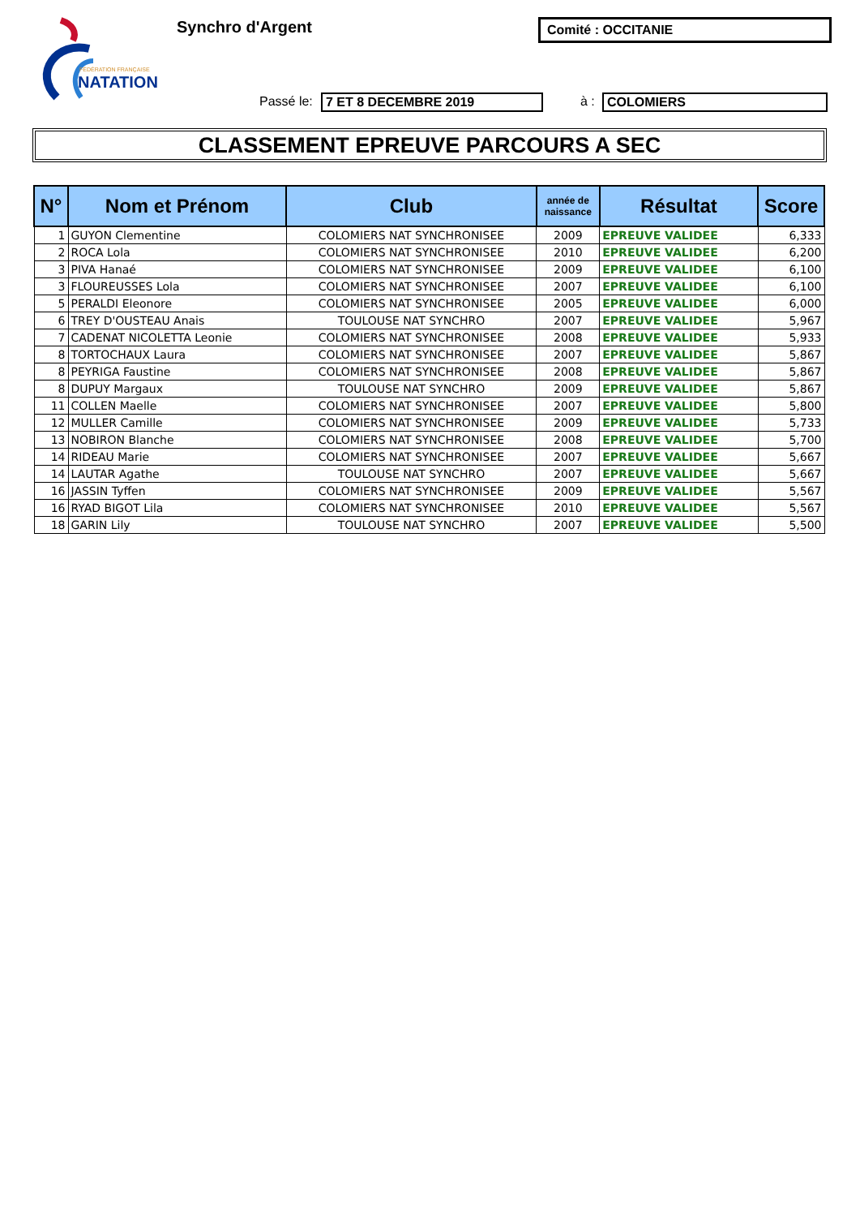FÉDÉRATION FRANÇAISE
NATATION
Synchro d'Argent Comité : OCCITANIE
Passé le: 7 ET 8 DECEMBRE 2019 à : COLOMIERS
CLASSEMENT EPREUVE PARCOURS A SEC
| N° | Nom et Prénom | Club | année de naissance | Résultat | Score |
| --- | --- | --- | --- | --- | --- |
| 1 | GUYON Clementine | COLOMIERS NAT SYNCHRONISEE | 2009 | EPREUVE VALIDEE | 6,333 |
| 2 | ROCA Lola | COLOMIERS NAT SYNCHRONISEE | 2010 | EPREUVE VALIDEE | 6,200 |
| 3 | PIVA Hanaé | COLOMIERS NAT SYNCHRONISEE | 2009 | EPREUVE VALIDEE | 6,100 |
| 3 | FLOUREUSSES Lola | COLOMIERS NAT SYNCHRONISEE | 2007 | EPREUVE VALIDEE | 6,100 |
| 5 | PERALDI Eleonore | COLOMIERS NAT SYNCHRONISEE | 2005 | EPREUVE VALIDEE | 6,000 |
| 6 | TREY D'OUSTEAU Anais | TOULOUSE NAT SYNCHRO | 2007 | EPREUVE VALIDEE | 5,967 |
| 7 | CADENAT NICOLETTA Leonie | COLOMIERS NAT SYNCHRONISEE | 2008 | EPREUVE VALIDEE | 5,933 |
| 8 | TORTOCHAUX Laura | COLOMIERS NAT SYNCHRONISEE | 2007 | EPREUVE VALIDEE | 5,867 |
| 8 | PEYRIGA Faustine | COLOMIERS NAT SYNCHRONISEE | 2008 | EPREUVE VALIDEE | 5,867 |
| 8 | DUPUY Margaux | TOULOUSE NAT SYNCHRO | 2009 | EPREUVE VALIDEE | 5,867 |
| 11 | COLLEN Maelle | COLOMIERS NAT SYNCHRONISEE | 2007 | EPREUVE VALIDEE | 5,800 |
| 12 | MULLER Camille | COLOMIERS NAT SYNCHRONISEE | 2009 | EPREUVE VALIDEE | 5,733 |
| 13 | NOBIRON Blanche | COLOMIERS NAT SYNCHRONISEE | 2008 | EPREUVE VALIDEE | 5,700 |
| 14 | RIDEAU Marie | COLOMIERS NAT SYNCHRONISEE | 2007 | EPREUVE VALIDEE | 5,667 |
| 14 | LAUTAR Agathe | TOULOUSE NAT SYNCHRO | 2007 | EPREUVE VALIDEE | 5,667 |
| 16 | JASSIN Tyffen | COLOMIERS NAT SYNCHRONISEE | 2009 | EPREUVE VALIDEE | 5,567 |
| 16 | RYAD BIGOT Lila | COLOMIERS NAT SYNCHRONISEE | 2010 | EPREUVE VALIDEE | 5,567 |
| 18 | GARIN Lily | TOULOUSE NAT SYNCHRO | 2007 | EPREUVE VALIDEE | 5,500 |